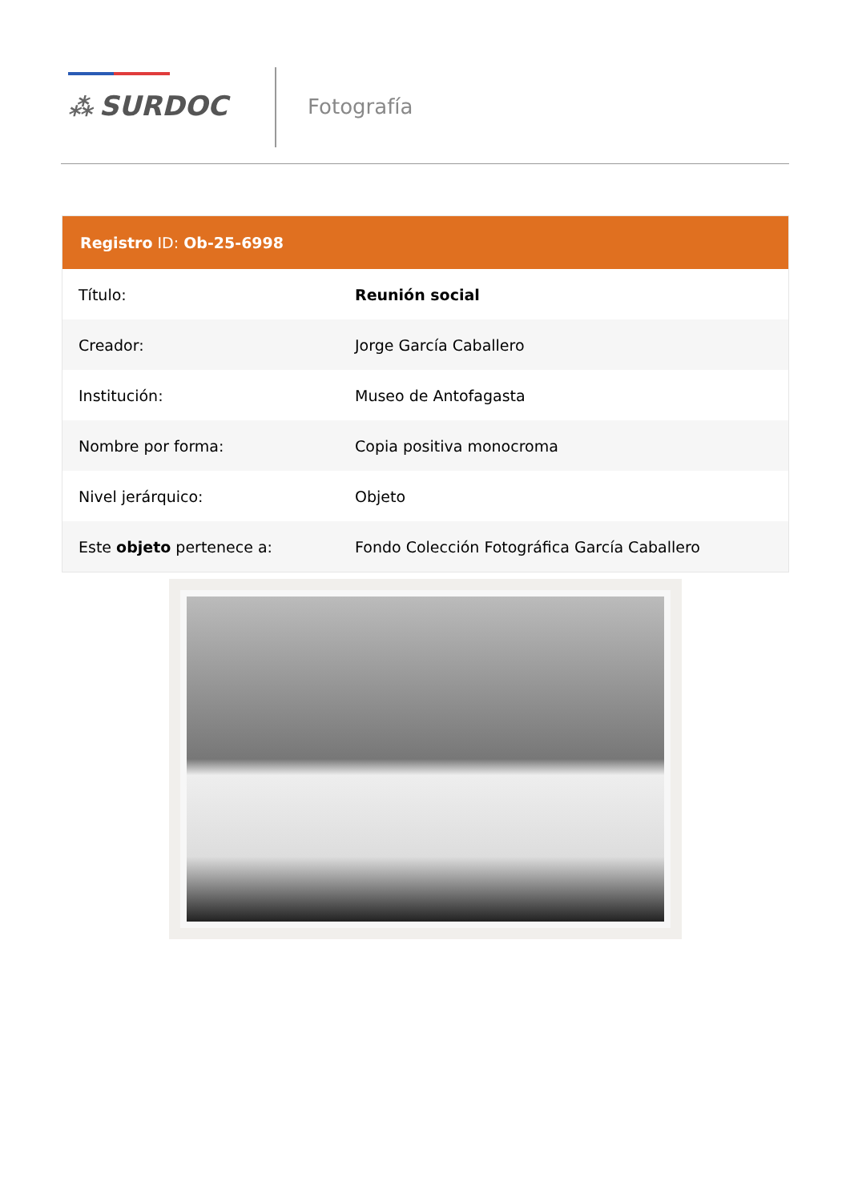⁂ SURDOC Fotografía
Registro ID: Ob-25-6998
| Título: | Reunión social |
| Creador: | Jorge García Caballero |
| Institución: | Museo de Antofagasta |
| Nombre por forma: | Copia positiva monocroma |
| Nivel jerárquico: | Objeto |
| Este objeto pertenece a: | Fondo Colección Fotográfica García Caballero |